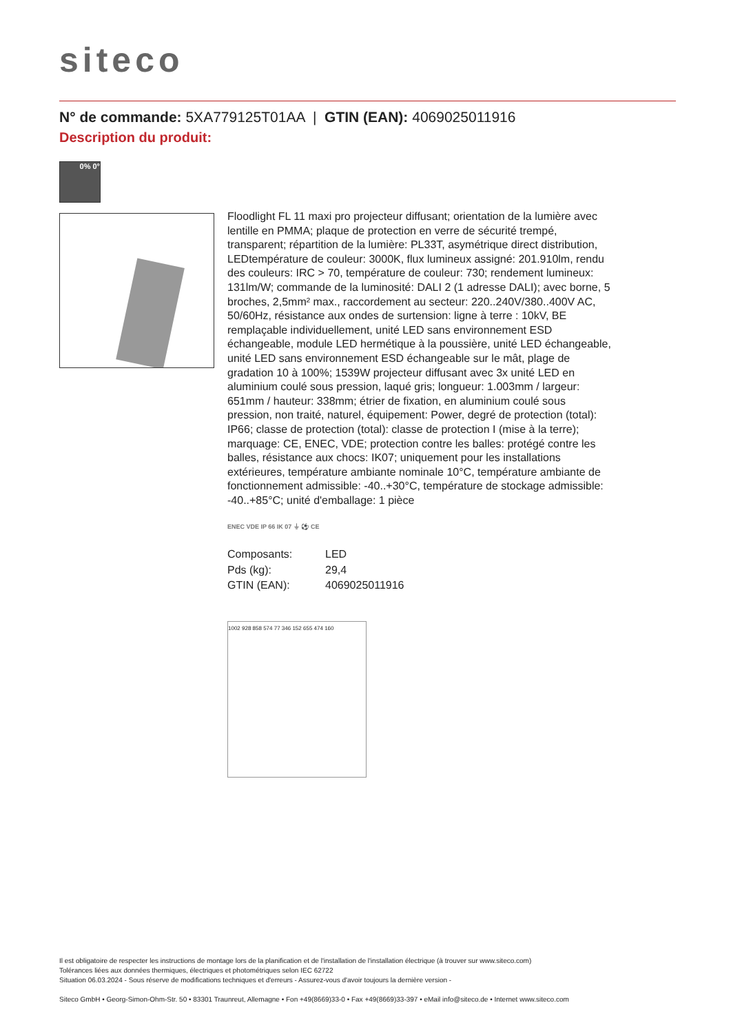siteco
N° de commande: 5XA779125T01AA | GTIN (EAN): 4069025011916
Description du produit:
0% 0°
Floodlight FL 11 maxi pro projecteur diffusant; orientation de la lumière avec lentille en PMMA; plaque de protection en verre de sécurité trempé, transparent; répartition de la lumière: PL33T, asymétrique direct distribution, LEDtempérature de couleur: 3000K, flux lumineux assigné: 201.910lm, rendu des couleurs: IRC > 70, température de couleur: 730; rendement lumineux: 131lm/W; commande de la luminosité: DALI 2 (1 adresse DALI); avec borne, 5 broches, 2,5mm² max., raccordement au secteur: 220..240V/380..400V AC, 50/60Hz, résistance aux ondes de surtension: ligne à terre : 10kV, BE remplaçable individuellement, unité LED sans environnement ESD échangeable, module LED hermétique à la poussière, unité LED échangeable, unité LED sans environnement ESD échangeable sur le mât, plage de gradation 10 à 100%; 1539W projecteur diffusant avec 3x unité LED en aluminium coulé sous pression, laqué gris; longueur: 1.003mm / largeur: 651mm / hauteur: 338mm; étrier de fixation, en aluminium coulé sous pression, non traité, naturel, équipement: Power, degré de protection (total): IP66; classe de protection (total): classe de protection I (mise à la terre); marquage: CE, ENEC, VDE; protection contre les balles: protégé contre les balles, résistance aux chocs: IK07; uniquement pour les installations extérieures, température ambiante nominale 10°C, température ambiante de fonctionnement admissible: -40..+30°C, température de stockage admissible: -40..+85°C; unité d'emballage: 1 pièce
ENEC VDE IP 66 IK 07 ⏚ ⚽ CE
| Composants: | LED |
| Pds (kg): | 29,4 |
| GTIN (EAN): | 4069025011916 |
1002 928 858 574 77 346 152 655 474 160
Il est obligatoire de respecter les instructions de montage lors de la planification et de l'installation de l'installation électrique (à trouver sur www.siteco.com)
Tolérances liées aux données thermiques, électriques et photométriques selon IEC 62722
Situation 06.03.2024 - Sous réserve de modifications techniques et d'erreurs - Assurez-vous d'avoir toujours la dernière version -
Siteco GmbH • Georg-Simon-Ohm-Str. 50 • 83301 Traunreut, Allemagne • Fon +49(8669)33-0 • Fax +49(8669)33-397 • eMail info@siteco.de • Internet www.siteco.com